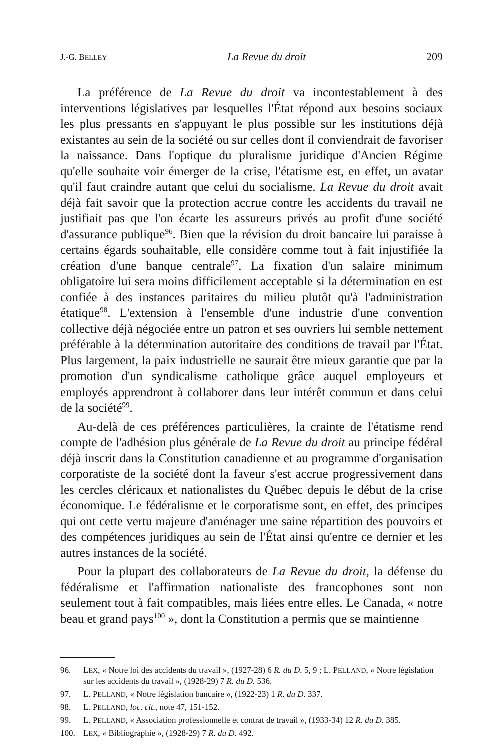J.-G. BELLEY La Revue du droit 209
La préférence de La Revue du droit va incontestablement à des interventions législatives par lesquelles l'État répond aux besoins sociaux les plus pressants en s'appuyant le plus possible sur les institutions déjà existantes au sein de la société ou sur celles dont il conviendrait de favoriser la naissance. Dans l'optique du pluralisme juridique d'Ancien Régime qu'elle souhaite voir émerger de la crise, l'étatisme est, en effet, un avatar qu'il faut craindre autant que celui du socialisme. La Revue du droit avait déjà fait savoir que la protection accrue contre les accidents du travail ne justifiait pas que l'on écarte les assureurs privés au profit d'une société d'assurance publique<sup>96</sup>. Bien que la révision du droit bancaire lui paraisse à certains égards souhaitable, elle considère comme tout à fait injustifiée la création d'une banque centrale<sup>97</sup>. La fixation d'un salaire minimum obligatoire lui sera moins difficilement acceptable si la détermination en est confiée à des instances paritaires du milieu plutôt qu'à l'administration étatique<sup>98</sup>. L'extension à l'ensemble d'une industrie d'une convention collective déjà négociée entre un patron et ses ouvriers lui semble nettement préférable à la détermination autoritaire des conditions de travail par l'État. Plus largement, la paix industrielle ne saurait être mieux garantie que par la promotion d'un syndicalisme catholique grâce auquel employeurs et employés apprendront à collaborer dans leur intérêt commun et dans celui de la société<sup>99</sup>.
Au-delà de ces préférences particulières, la crainte de l'étatisme rend compte de l'adhésion plus générale de La Revue du droit au principe fédéral déjà inscrit dans la Constitution canadienne et au programme d'organisation corporatiste de la société dont la faveur s'est accrue progressivement dans les cercles cléricaux et nationalistes du Québec depuis le début de la crise économique. Le fédéralisme et le corporatisme sont, en effet, des principes qui ont cette vertu majeure d'aménager une saine répartition des pouvoirs et des compétences juridiques au sein de l'État ainsi qu'entre ce dernier et les autres instances de la société.
Pour la plupart des collaborateurs de La Revue du droit, la défense du fédéralisme et l'affirmation nationaliste des francophones sont non seulement tout à fait compatibles, mais liées entre elles. Le Canada, « notre beau et grand pays<sup>100</sup> », dont la Constitution a permis que se maintienne
96. LEX, « Notre loi des accidents du travail », (1927-28) 6 R. du D. 5, 9 ; L. PELLAND, « Notre législation sur les accidents du travail », (1928-29) 7 R. du D. 536.
97. L. PELLAND, « Notre législation bancaire », (1922-23) 1 R. du D. 337.
98. L. PELLAND, loc. cit., note 47, 151-152.
99. L. PELLAND, « Association professionnelle et contrat de travail », (1933-34) 12 R. du D. 385.
100. LEX, « Bibliographie », (1928-29) 7 R. du D. 492.